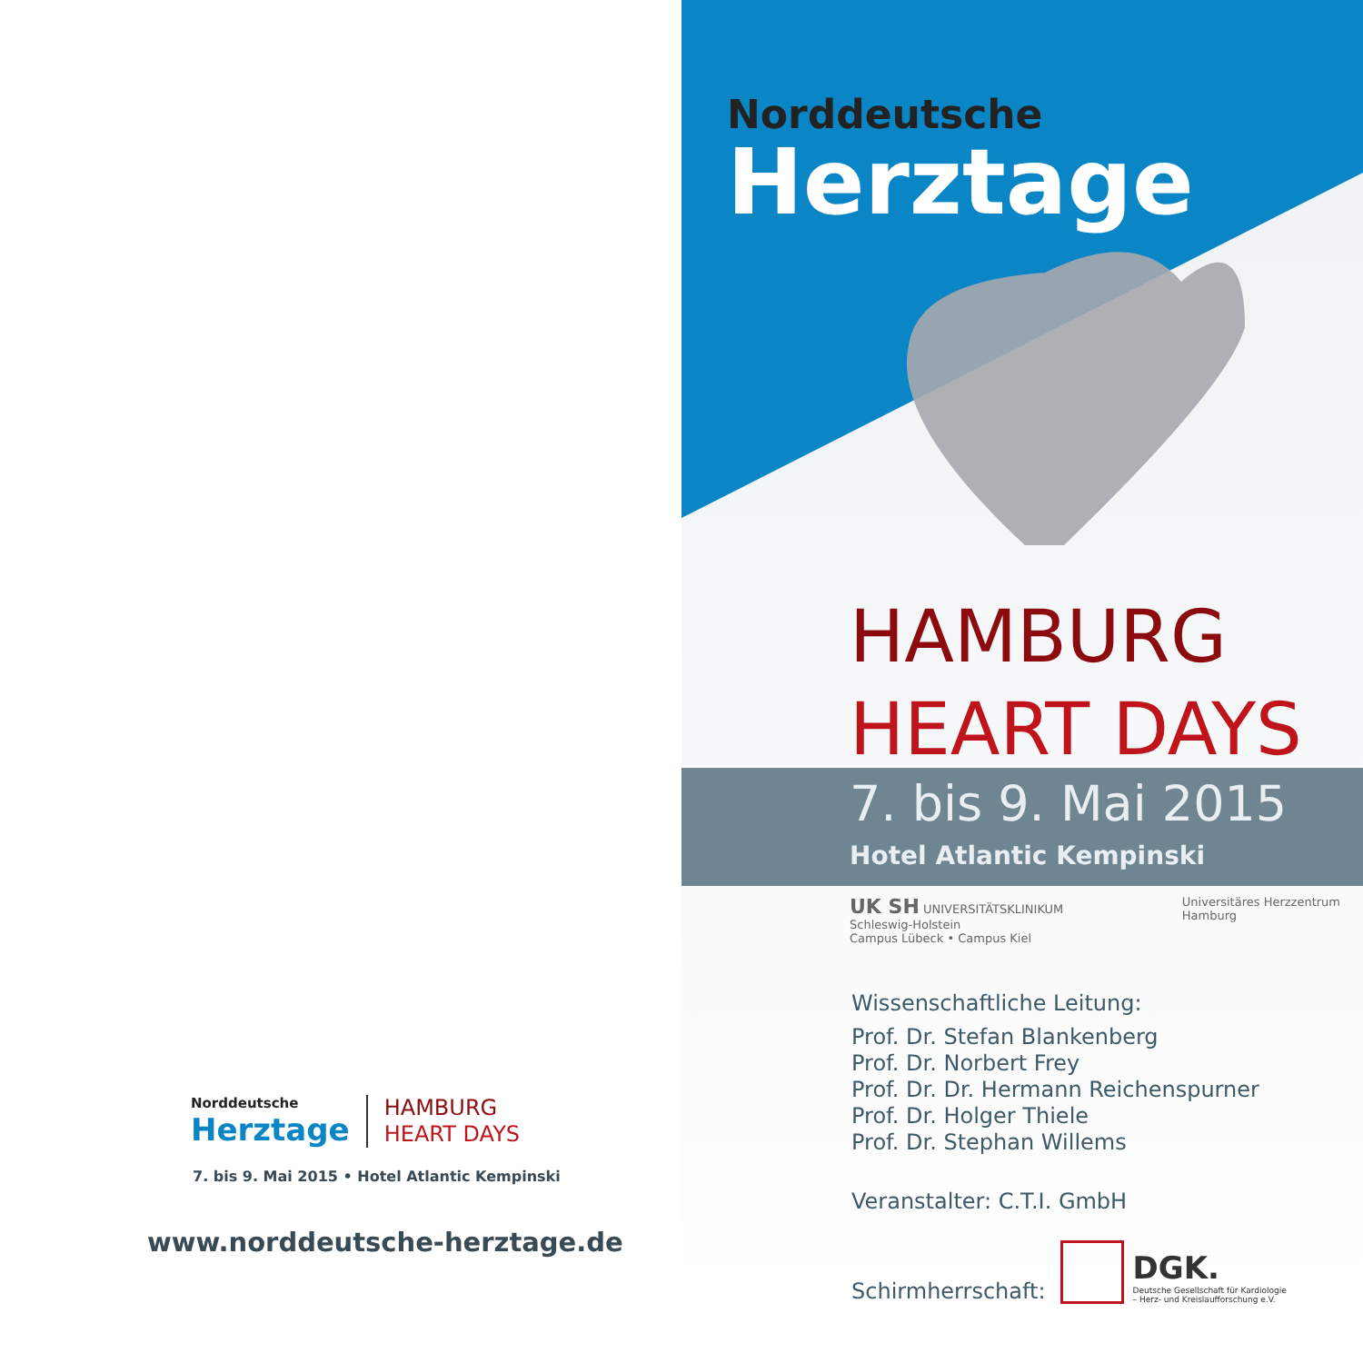Norddeutsche
Herztage
HAMBURG
HEART DAYS
7. bis 9. Mai 2015 • Hotel Atlantic Kempinski
www.norddeutsche-herztage.de
Norddeutsche
Herztage
HAMBURG
HEART DAYS
7. bis 9. Mai 2015
Hotel Atlantic Kempinski
UK SH UNIVERSITÄTSKLINIKUM
Schleswig-Holstein
Campus Lübeck • Campus Kiel
Universitäres Herzzentrum
Hamburg
Wissenschaftliche Leitung:
Prof. Dr. Stefan Blankenberg
Prof. Dr. Norbert Frey
Prof. Dr. Dr. Hermann Reichenspurner
Prof. Dr. Holger Thiele
Prof. Dr. Stephan Willems
Veranstalter: C.T.I. GmbH
Schirmherrschaft:
DGK.
Deutsche Gesellschaft für Kardiologie
– Herz- und Kreislaufforschung e.V.